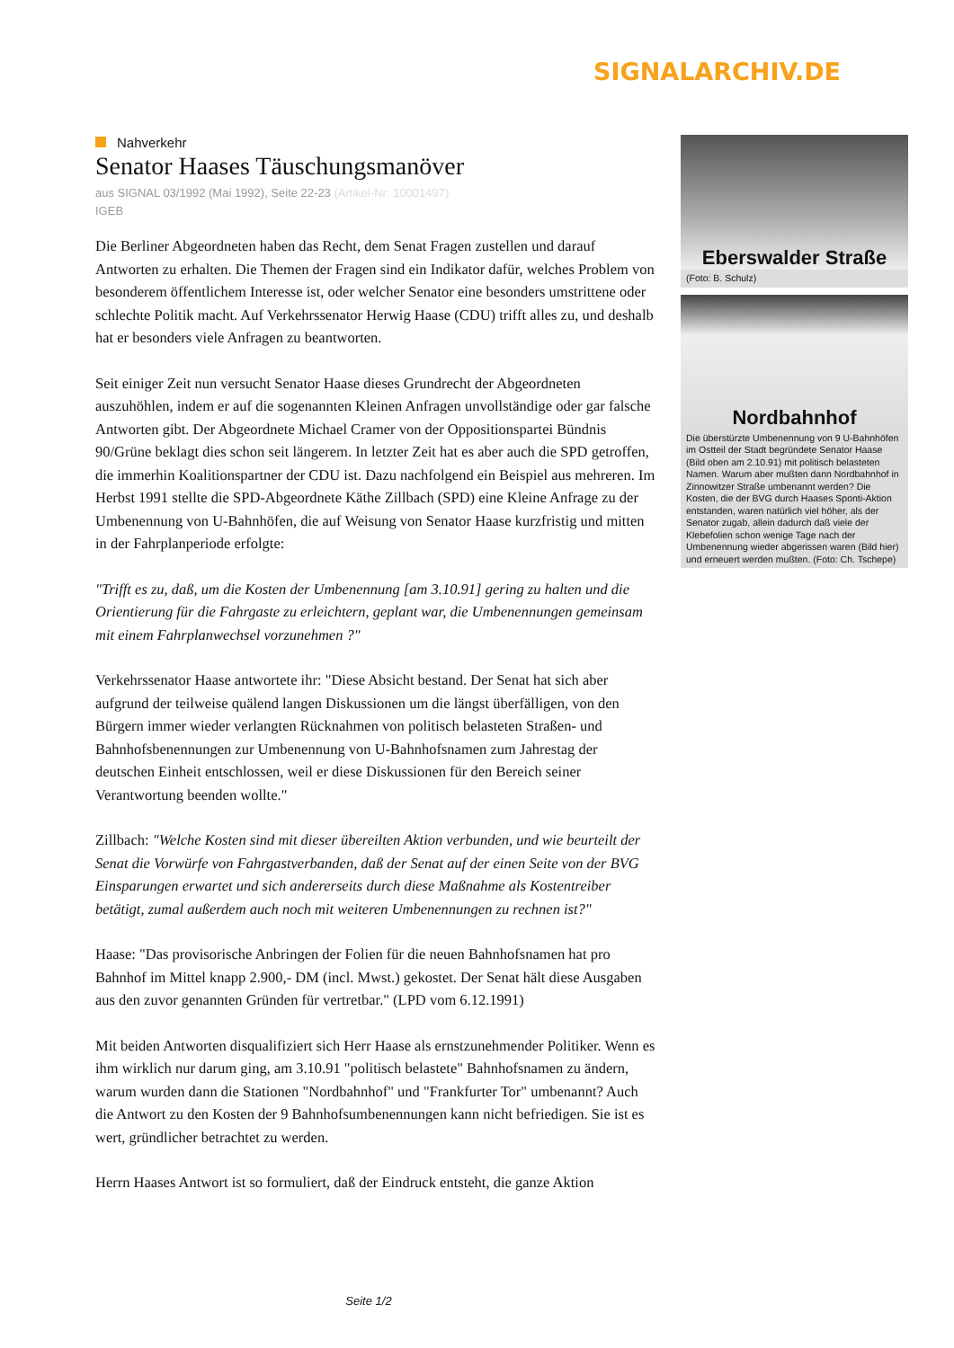SIGNALARCHIV.DE
Nahverkehr
Senator Haases Täuschungsmanöver
aus SIGNAL 03/1992 (Mai 1992), Seite 22-23 (Artikel-Nr: 10001497)
IGEB
Die Berliner Abgeordneten haben das Recht, dem Senat Fragen zustellen und darauf Antworten zu erhalten. Die Themen der Fragen sind ein Indikator dafür, welches Problem von besonderem öffentlichem Interesse ist, oder welcher Senator eine besonders umstrittene oder schlechte Politik macht. Auf Verkehrssenator Herwig Haase (CDU) trifft alles zu, und deshalb hat er besonders viele Anfragen zu beantworten.
Seit einiger Zeit nun versucht Senator Haase dieses Grundrecht der Abgeordneten auszuhöhlen, indem er auf die sogenannten Kleinen Anfragen unvollständige oder gar falsche Antworten gibt. Der Abgeordnete Michael Cramer von der Oppositionspartei Bündnis 90/Grüne beklagt dies schon seit längerem. In letzter Zeit hat es aber auch die SPD getroffen, die immerhin Koalitionspartner der CDU ist. Dazu nachfolgend ein Beispiel aus mehreren. Im Herbst 1991 stellte die SPD-Abgeordnete Käthe Zillbach (SPD) eine Kleine Anfrage zu der Umbenennung von U-Bahnhöfen, die auf Weisung von Senator Haase kurzfristig und mitten in der Fahrplanperiode erfolgte:
"Trifft es zu, daß, um die Kosten der Umbenennung [am 3.10.91] gering zu halten und die Orientierung für die Fahrgaste zu erleichtern, geplant war, die Umbenennungen gemeinsam mit einem Fahrplanwechsel vorzunehmen ?"
Verkehrssenator Haase antwortete ihr: "Diese Absicht bestand. Der Senat hat sich aber aufgrund der teilweise quälend langen Diskussionen um die längst überfälligen, von den Bürgern immer wieder verlangten Rücknahmen von politisch belasteten Straßen- und Bahnhofsbenennungen zur Umbenennung von U-Bahnhofsnamen zum Jahrestag der deutschen Einheit entschlossen, weil er diese Diskussionen für den Bereich seiner Verantwortung beenden wollte."
Zillbach: "Welche Kosten sind mit dieser übereilten Aktion verbunden, und wie beurteilt der Senat die Vorwürfe von Fahrgastverbanden, daß der Senat auf der einen Seite von der BVG Einsparungen erwartet und sich andererseits durch diese Maßnahme als Kostentreiber betätigt, zumal außerdem auch noch mit weiteren Umbenennungen zu rechnen ist?"
Haase: "Das provisorische Anbringen der Folien für die neuen Bahnhofsnamen hat pro Bahnhof im Mittel knapp 2.900,- DM (incl. Mwst.) gekostet. Der Senat hält diese Ausgaben aus den zuvor genannten Gründen für vertretbar." (LPD vom 6.12.1991)
Mit beiden Antworten disqualifiziert sich Herr Haase als ernstzunehmender Politiker. Wenn es ihm wirklich nur darum ging, am 3.10.91 "politisch belastete" Bahnhofsnamen zu ändern, warum wurden dann die Stationen "Nordbahnhof" und "Frankfurter Tor" umbenannt? Auch die Antwort zu den Kosten der 9 Bahnhofsumbenennungen kann nicht befriedigen. Sie ist es wert, gründlicher betrachtet zu werden.
Herrn Haases Antwort ist so formuliert, daß der Eindruck entsteht, die ganze Aktion
Eberswalder Straße
(Foto: B. Schulz)
Nordbahnhof
Die überstürzte Umbenennung von 9 U-Bahnhöfen im Ostteil der Stadt begründete Senator Haase (Bild oben am 2.10.91) mit politisch belasteten Namen. Warum aber mußten dann Nordbahnhof in Zinnowitzer Straße umbenannt werden? Die Kosten, die der BVG durch Haases Sponti-Aktion entstanden, waren natürlich viel höher, als der Senator zugab, allein dadurch daß viele der Klebefolien schon wenige Tage nach der Umbenennung wieder abgerissen waren (Bild hier) und erneuert werden mußten. (Foto: Ch. Tschepe)
Seite 1/2